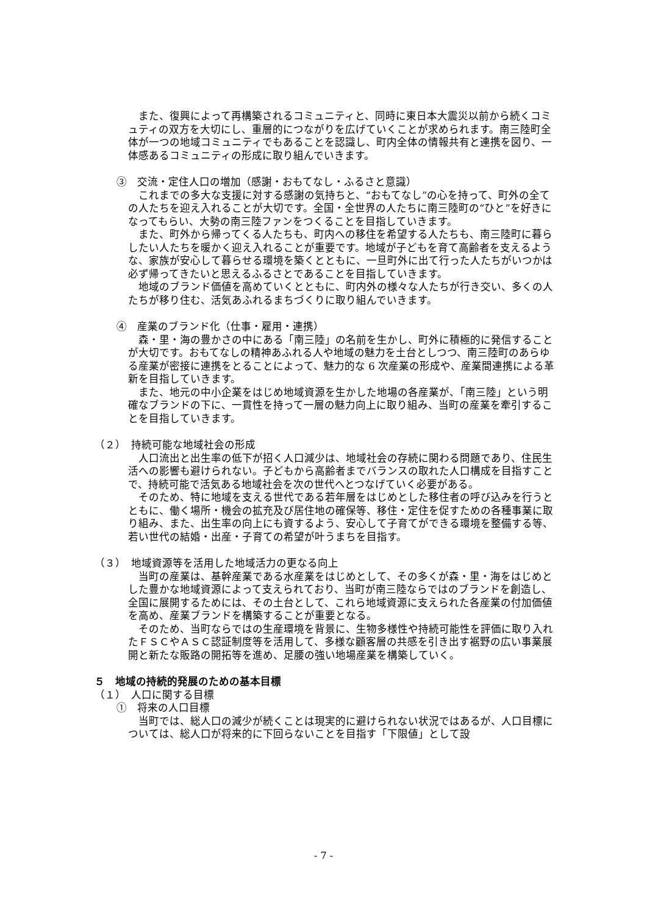また、復興によって再構築されるコミュニティと、同時に東日本大震災以前から続くコミュティの双方を大切にし、重層的につながりを広げていくことが求められます。南三陸町全体が一つの地域コミュニティでもあることを認識し、町内全体の情報共有と連携を図り、一体感あるコミュニティの形成に取り組んでいきます。
③　交流・定住人口の増加（感謝・おもてなし・ふるさと意識）
これまでの多大な支援に対する感謝の気持ちと、“おもてなし”の心を持って、町外の全ての人たちを迎え入れることが大切です。全国・全世界の人たちに南三陸町の“ひと”を好きになってもらい、大勢の南三陸ファンをつくることを目指していきます。
また、町外から帰ってくる人たちも、町内への移住を希望する人たちも、南三陸町に暮らしたい人たちを暖かく迎え入れることが重要です。地域が子どもを育て高齢者を支えるような、家族が安心して暮らせる環境を築くとともに、一旦町外に出て行った人たちがいつかは必ず帰ってきたいと思えるふるさとであることを目指していきます。
地域のブランド価値を高めていくとともに、町内外の様々な人たちが行き交い、多くの人たちが移り住む、活気あふれるまちづくりに取り組んでいきます。
④　産業のブランド化（仕事・雇用・連携）
森・里・海の豊かさの中にある「南三陸」の名前を生かし、町外に積極的に発信することが大切です。おもてなしの精神あふれる人や地域の魅力を土台としつつ、南三陸町のあらゆる産業が密接に連携をとることによって、魅力的な 6 次産業の形成や、産業間連携による革新を目指していきます。
また、地元の中小企業をはじめ地域資源を生かした地場の各産業が、「南三陸」という明確なブランドの下に、一貫性を持って一層の魅力向上に取り組み、当町の産業を牽引することを目指していきます。
（２）　持続可能な地域社会の形成
人口流出と出生率の低下が招く人口減少は、地域社会の存続に関わる問題であり、住民生活への影響も避けられない。子どもから高齢者までバランスの取れた人口構成を目指すことで、持続可能で活気ある地域社会を次の世代へとつなげていく必要がある。
そのため、特に地域を支える世代である若年層をはじめとした移住者の呼び込みを行うとともに、働く場所・機会の拡充及び居住地の確保等、移住・定住を促すための各種事業に取り組み、また、出生率の向上にも資するよう、安心して子育てができる環境を整備する等、若い世代の結婚・出産・子育ての希望が叶うまちを目指す。
（３）　地域資源等を活用した地域活力の更なる向上
当町の産業は、基幹産業である水産業をはじめとして、その多くが森・里・海をはじめとした豊かな地域資源によって支えられており、当町が南三陸ならではのブランドを創造し、全国に展開するためには、その土台として、これら地域資源に支えられた各産業の付加価値を高め、産業ブランドを構築することが重要となる。
そのため、当町ならではの生産環境を背景に、生物多様性や持続可能性を評価に取り入れたＦＳＣやＡＳＣ認証制度等を活用して、多様な顧客層の共感を引き出す裾野の広い事業展開と新たな販路の開拓等を進め、足腰の強い地場産業を構築していく。
５　地域の持続的発展のための基本目標
（１）　人口に関する目標
①　将来の人口目標
当町では、総人口の減少が続くことは現実的に避けられない状況ではあるが、人口目標については、総人口が将来的に下回らないことを目指す「下限値」として設
- 7 -